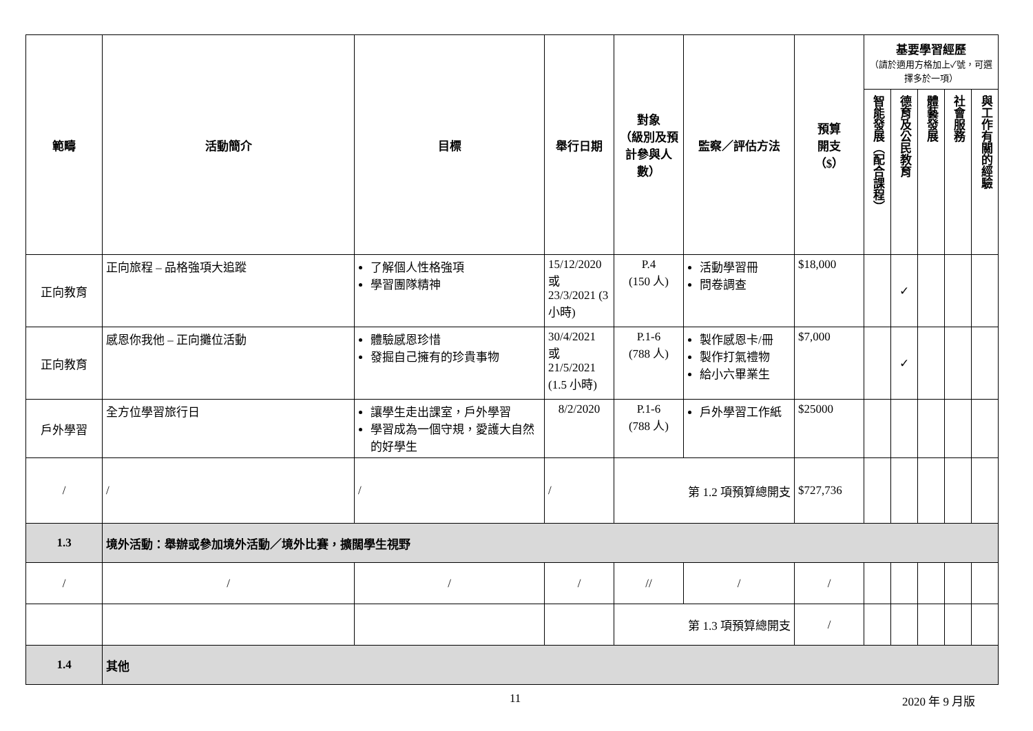| 範疇 | 活動簡介 | 目標 | 舉行日期 | 對象 （級別及預計參與人數） | 監察／評估方法 | 預算 開支 （$） | 基要學習經歷 （請於適用方格加上✓號，可選擇多於一項） | | | | |
| --- | --- | --- | --- | --- | --- | --- | --- | --- | --- | --- | --- |
| | | | | | | | 智能發展（配合課程） | 德育及公民教育 | 體藝發展 | 社會服務 | 與工作有關的經驗 |
| 正向教育 | 正向旅程 – 品格強項大追蹤 | 了解個人性格強項 學習團隊精神 | 15/12/2020 或 23/3/2021 (3 小時) | P.4 (150 人) | 活動學習冊 問卷調查 | $18,000 | | ✓ | | | |
| 正向教育 | 感恩你我他 – 正向攤位活動 | 體驗感恩珍惜 發掘自己擁有的珍貴事物 | 30/4/2021 或 21/5/2021 (1.5 小時) | P.1-6 (788 人) | 製作感恩卡/冊 製作打氣禮物 給小六畢業生 | $7,000 | | ✓ | | | |
| 戶外學習 | 全方位學習旅行日 | 讓學生走出課室，戶外學習 學習成為一個守規，愛護大自然的好學生 | 8/2/2020 | P.1-6 (788 人) | 戶外學習工作紙 | $25000 | | | | | |
| / | / | / | / | 第 1.2 項預算總開支 | | $727,736 | | | | | |
| 1.3 | 境外活動：舉辦或參加境外活動／境外比賽，擴闊學生視野 | | | | | | | | | | |
| / | / | / | / | // | / | / | | | | | |
| | | | | 第 1.3 項預算總開支 | | / | | | | | |
| 1.4 | 其他 | | | | | | | | | | |
11 2020 年 9 月版